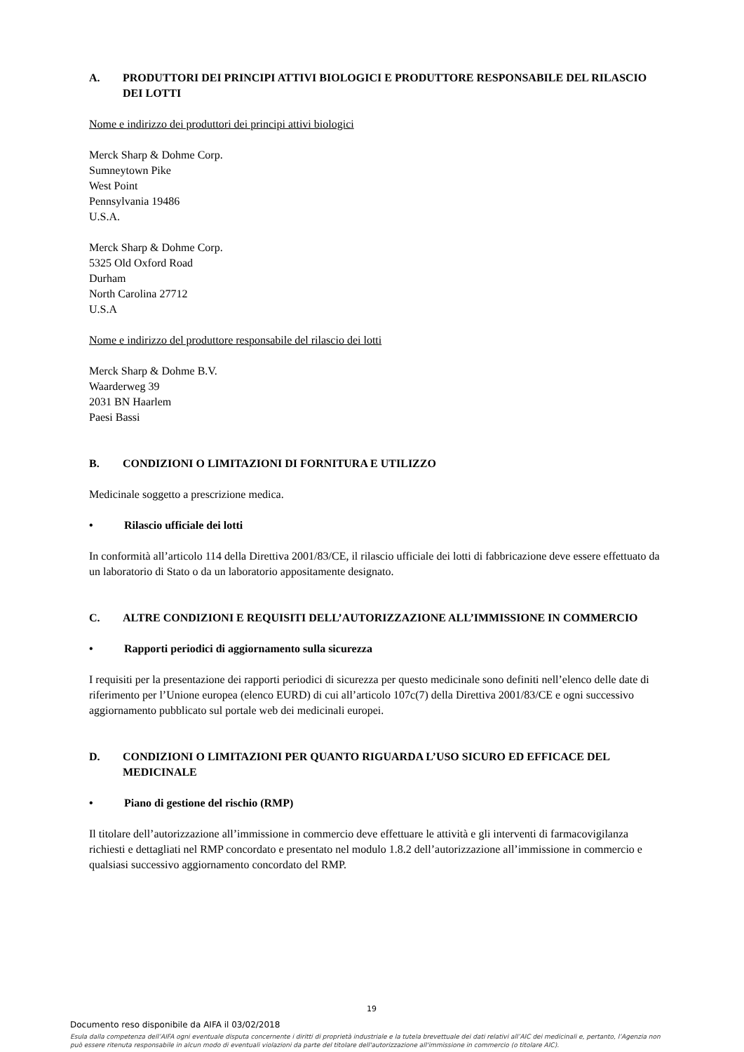A. PRODUTTORI DEI PRINCIPI ATTIVI BIOLOGICI E PRODUTTORE RESPONSABILE DEL RILASCIO DEI LOTTI
Nome e indirizzo dei produttori dei principi attivi biologici
Merck Sharp & Dohme Corp.
Sumneytown Pike
West Point
Pennsylvania 19486
U.S.A.
Merck Sharp & Dohme Corp.
5325 Old Oxford Road
Durham
North Carolina 27712
U.S.A
Nome e indirizzo del produttore responsabile del rilascio dei lotti
Merck Sharp & Dohme B.V.
Waarderweg 39
2031 BN Haarlem
Paesi Bassi
B. CONDIZIONI O LIMITAZIONI DI FORNITURA E UTILIZZO
Medicinale soggetto a prescrizione medica.
• Rilascio ufficiale dei lotti
In conformità all’articolo 114 della Direttiva 2001/83/CE, il rilascio ufficiale dei lotti di fabbricazione deve essere effettuato da un laboratorio di Stato o da un laboratorio appositamente designato.
C. ALTRE CONDIZIONI E REQUISITI DELL’AUTORIZZAZIONE ALL’IMMISSIONE IN COMMERCIO
• Rapporti periodici di aggiornamento sulla sicurezza
I requisiti per la presentazione dei rapporti periodici di sicurezza per questo medicinale sono definiti nell’elenco delle date di riferimento per l’Unione europea (elenco EURD) di cui all’articolo 107c(7) della Direttiva 2001/83/CE e ogni successivo aggiornamento pubblicato sul portale web dei medicinali europei.
D. CONDIZIONI O LIMITAZIONI PER QUANTO RIGUARDA L’USO SICURO ED EFFICACE DEL MEDICINALE
• Piano di gestione del rischio (RMP)
Il titolare dell’autorizzazione all’immissione in commercio deve effettuare le attività e gli interventi di farmacovigilanza richiesti e dettagliati nel RMP concordato e presentato nel modulo 1.8.2 dell’autorizzazione all’immissione in commercio e qualsiasi successivo aggiornamento concordato del RMP.
19
Documento reso disponibile da AIFA il 03/02/2018
Esula dalla competenza dell’AIFA ogni eventuale disputa concernente i diritti di proprietà industriale e la tutela brevettuale dei dati relativi all’AIC dei medicinali e, pertanto, l’Agenzia non può essere ritenuta responsabile in alcun modo di eventuali violazioni da parte del titolare dell'autorizzazione all'immissione in commercio (o titolare AIC).